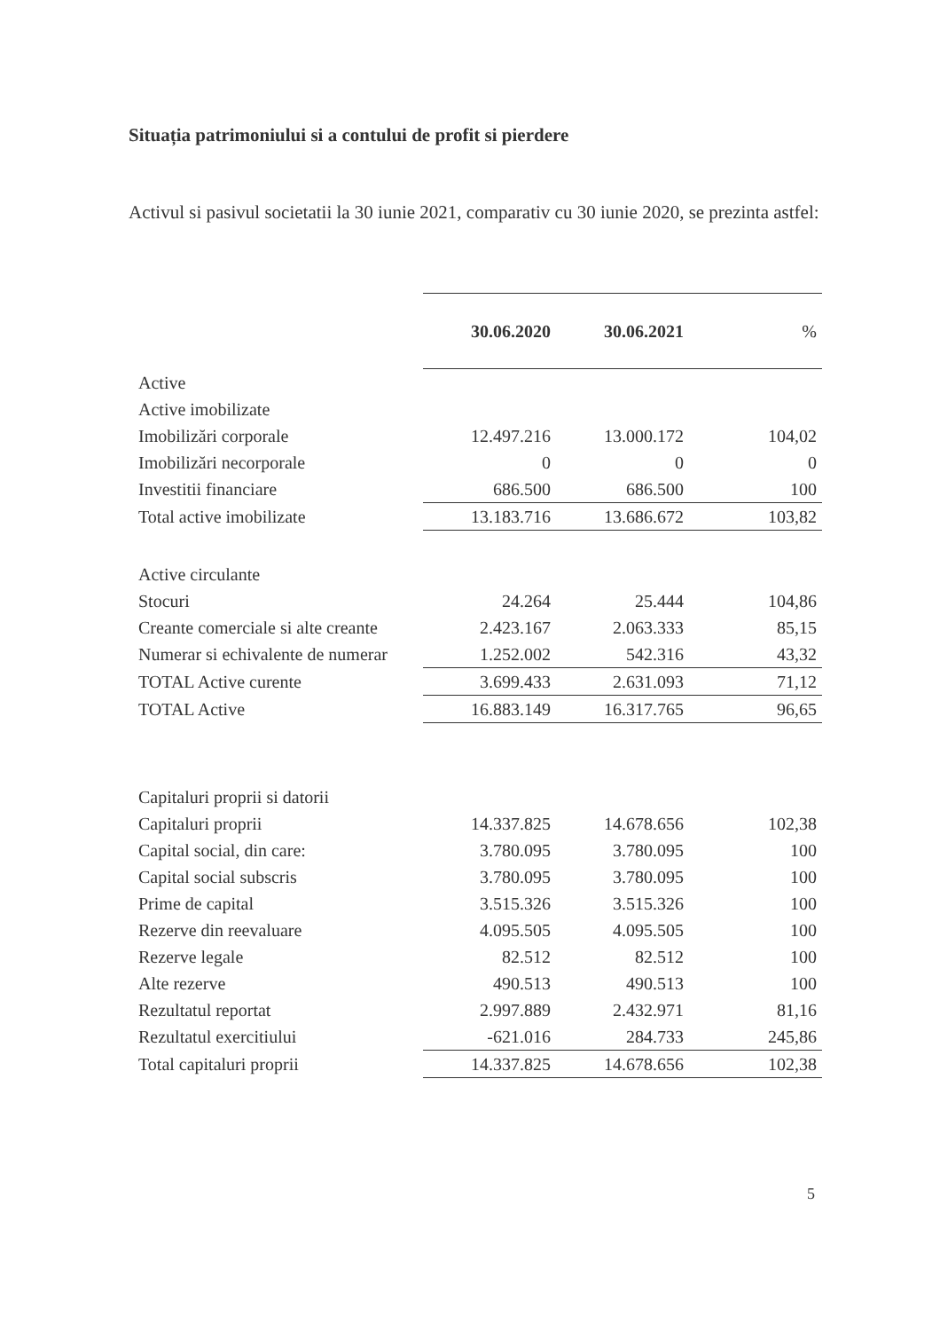Situația patrimoniului si a contului de profit si pierdere
Activul si pasivul societatii la 30 iunie 2021, comparativ cu 30 iunie 2020, se prezinta astfel:
| | 30.06.2020 | 30.06.2021 | % |
| Active | | | |
| Active imobilizate | | | |
| Imobilizări corporale | 12.497.216 | 13.000.172 | 104,02 |
| Imobilizări necorporale | 0 | 0 | 0 |
| Investitii financiare | 686.500 | 686.500 | 100 |
| Total active imobilizate | 13.183.716 | 13.686.672 | 103,82 |
| Active circulante | | | |
| Stocuri | 24.264 | 25.444 | 104,86 |
| Creante comerciale si alte creante | 2.423.167 | 2.063.333 | 85,15 |
| Numerar si echivalente de numerar | 1.252.002 | 542.316 | 43,32 |
| TOTAL Active curente | 3.699.433 | 2.631.093 | 71,12 |
| TOTAL Active | 16.883.149 | 16.317.765 | 96,65 |
| Capitaluri proprii si datorii | | | |
| Capitaluri proprii | 14.337.825 | 14.678.656 | 102,38 |
| Capital social, din care: | 3.780.095 | 3.780.095 | 100 |
| Capital social subscris | 3.780.095 | 3.780.095 | 100 |
| Prime de capital | 3.515.326 | 3.515.326 | 100 |
| Rezerve din reevaluare | 4.095.505 | 4.095.505 | 100 |
| Rezerve legale | 82.512 | 82.512 | 100 |
| Alte rezerve | 490.513 | 490.513 | 100 |
| Rezultatul reportat | 2.997.889 | 2.432.971 | 81,16 |
| Rezultatul exercitiului | -621.016 | 284.733 | 245,86 |
| Total capitaluri proprii | 14.337.825 | 14.678.656 | 102,38 |
5